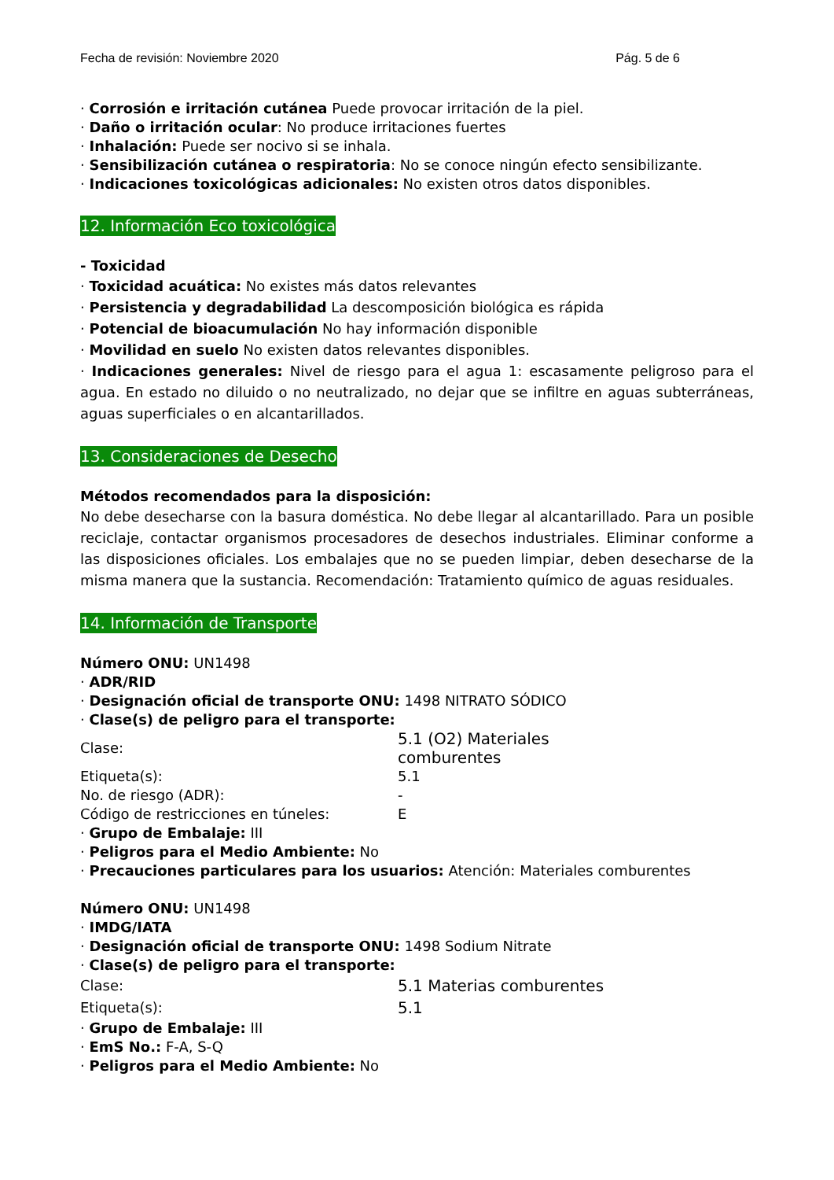Fecha de revisión: Noviembre 2020 Pág. 5 de 6
· Corrosión e irritación cutánea Puede provocar irritación de la piel.
· Daño o irritación ocular: No produce irritaciones fuertes
· Inhalación: Puede ser nocivo si se inhala.
· Sensibilización cutánea o respiratoria: No se conoce ningún efecto sensibilizante.
· Indicaciones toxicológicas adicionales: No existen otros datos disponibles.
12. Información Eco toxicológica
- Toxicidad
· Toxicidad acuática: No existes más datos relevantes
· Persistencia y degradabilidad La descomposición biológica es rápida
· Potencial de bioacumulación No hay información disponible
· Movilidad en suelo No existen datos relevantes disponibles.
· Indicaciones generales: Nivel de riesgo para el agua 1: escasamente peligroso para el agua. En estado no diluido o no neutralizado, no dejar que se infiltre en aguas subterráneas, aguas superficiales o en alcantarillados.
13. Consideraciones de Desecho
Métodos recomendados para la disposición:
No debe desecharse con la basura doméstica. No debe llegar al alcantarillado. Para un posible reciclaje, contactar organismos procesadores de desechos industriales. Eliminar conforme a las disposiciones oficiales. Los embalajes que no se pueden limpiar, deben desecharse de la misma manera que la sustancia. Recomendación: Tratamiento químico de aguas residuales.
14. Información de Transporte
Número ONU: UN1498
· ADR/RID
· Designación oficial de transporte ONU: 1498 NITRATO SÓDICO
· Clase(s) de peligro para el transporte:
| Clase: | 5.1 (O2) Materiales comburentes |
| Etiqueta(s): | 5.1 |
| No. de riesgo (ADR): | - |
| Código de restricciones en túneles: | E |
· Grupo de Embalaje: III
· Peligros para el Medio Ambiente: No
· Precauciones particulares para los usuarios: Atención: Materiales comburentes
Número ONU: UN1498
· IMDG/IATA
· Designación oficial de transporte ONU: 1498 Sodium Nitrate
· Clase(s) de peligro para el transporte:
| Clase: | 5.1 Materias comburentes |
| Etiqueta(s): | 5.1 |
· Grupo de Embalaje: III
· EmS No.: F-A, S-Q
· Peligros para el Medio Ambiente: No